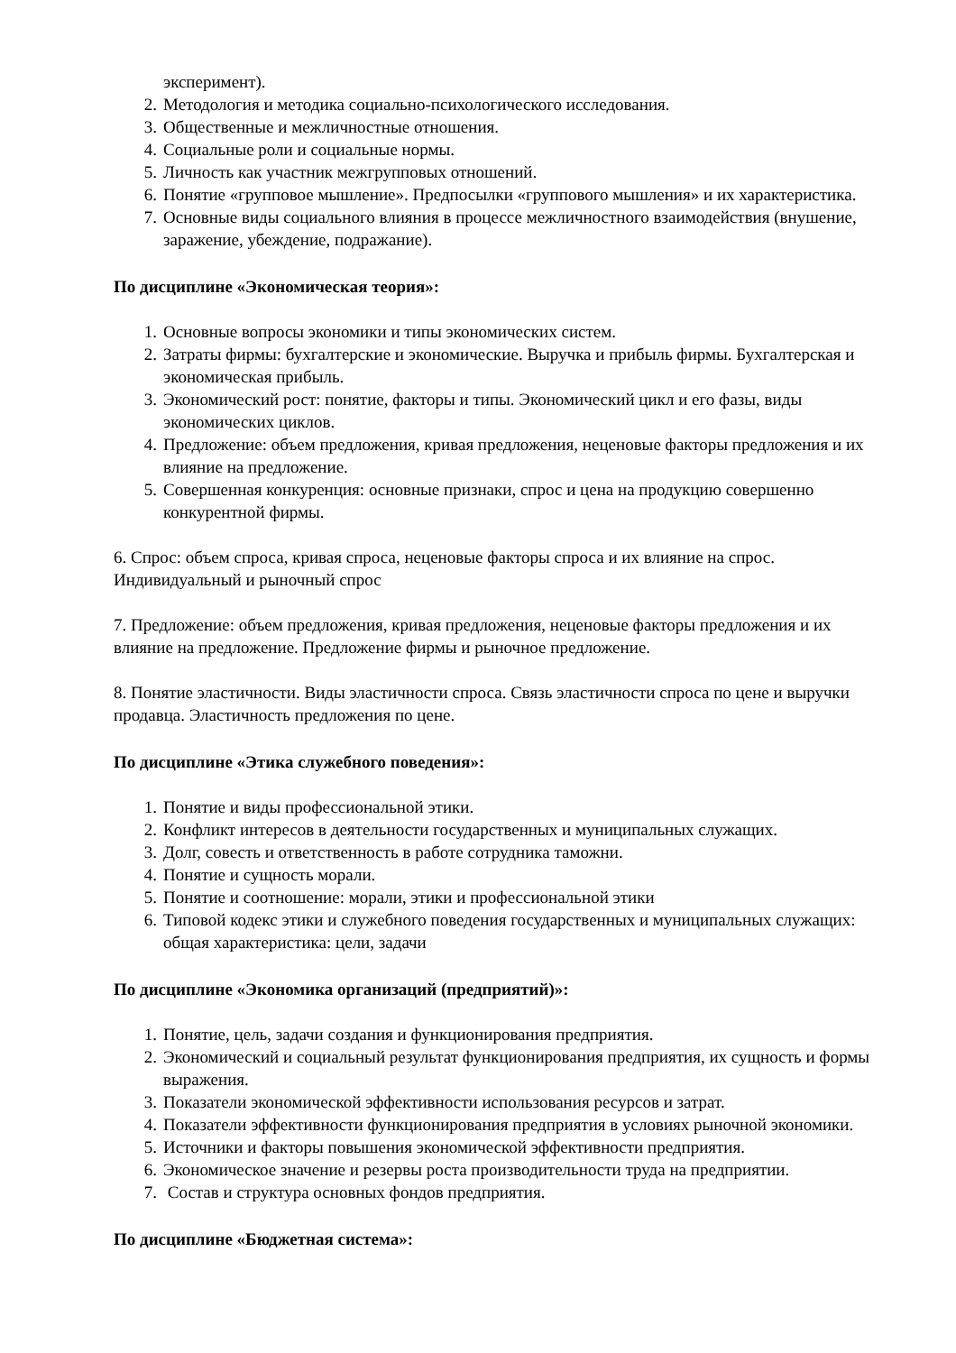эксперимент).
2. Методология и методика социально-психологического исследования.
3. Общественные и межличностные отношения.
4. Социальные роли и социальные нормы.
5. Личность как участник межгрупповых отношений.
6. Понятие «групповое мышление». Предпосылки «группового мышления» и их характеристика.
7. Основные виды социального влияния в процессе межличностного взаимодействия (внушение, заражение, убеждение, подражание).
По дисциплине «Экономическая теория»:
1. Основные вопросы экономики и типы экономических систем.
2. Затраты фирмы: бухгалтерские и экономические. Выручка и прибыль фирмы. Бухгалтерская и экономическая прибыль.
3. Экономический рост: понятие, факторы и типы. Экономический цикл и его фазы, виды экономических циклов.
4. Предложение: объем предложения, кривая предложения, неценовые факторы предложения и их влияние на предложение.
5. Совершенная конкуренция: основные признаки, спрос и цена на продукцию совершенно конкурентной фирмы.
6. Спрос: объем спроса, кривая спроса, неценовые факторы спроса и их влияние на спрос. Индивидуальный и рыночный спрос
7. Предложение: объем предложения, кривая предложения, неценовые факторы предложения и их влияние на предложение. Предложение фирмы и рыночное предложение.
8. Понятие эластичности. Виды эластичности спроса. Связь эластичности спроса по цене и выручки продавца. Эластичность предложения по цене.
По дисциплине «Этика служебного поведения»:
1. Понятие и виды профессиональной этики.
2. Конфликт интересов в деятельности государственных и муниципальных служащих.
3. Долг, совесть и ответственность в работе сотрудника таможни.
4. Понятие и сущность морали.
5. Понятие и соотношение: морали, этики и профессиональной этики
6. Типовой кодекс этики и служебного поведения государственных и муниципальных служащих: общая характеристика: цели, задачи
По дисциплине «Экономика организаций (предприятий)»:
1. Понятие, цель, задачи создания и функционирования предприятия.
2. Экономический и социальный результат функционирования предприятия, их сущность и формы выражения.
3. Показатели экономической эффективности использования ресурсов и затрат.
4. Показатели эффективности функционирования предприятия в условиях рыночной экономики.
5. Источники и факторы повышения экономической эффективности предприятия.
6. Экономическое значение и резервы роста производительности труда на предприятии.
7. Состав и структура основных фондов предприятия.
По дисциплине «Бюджетная система»: